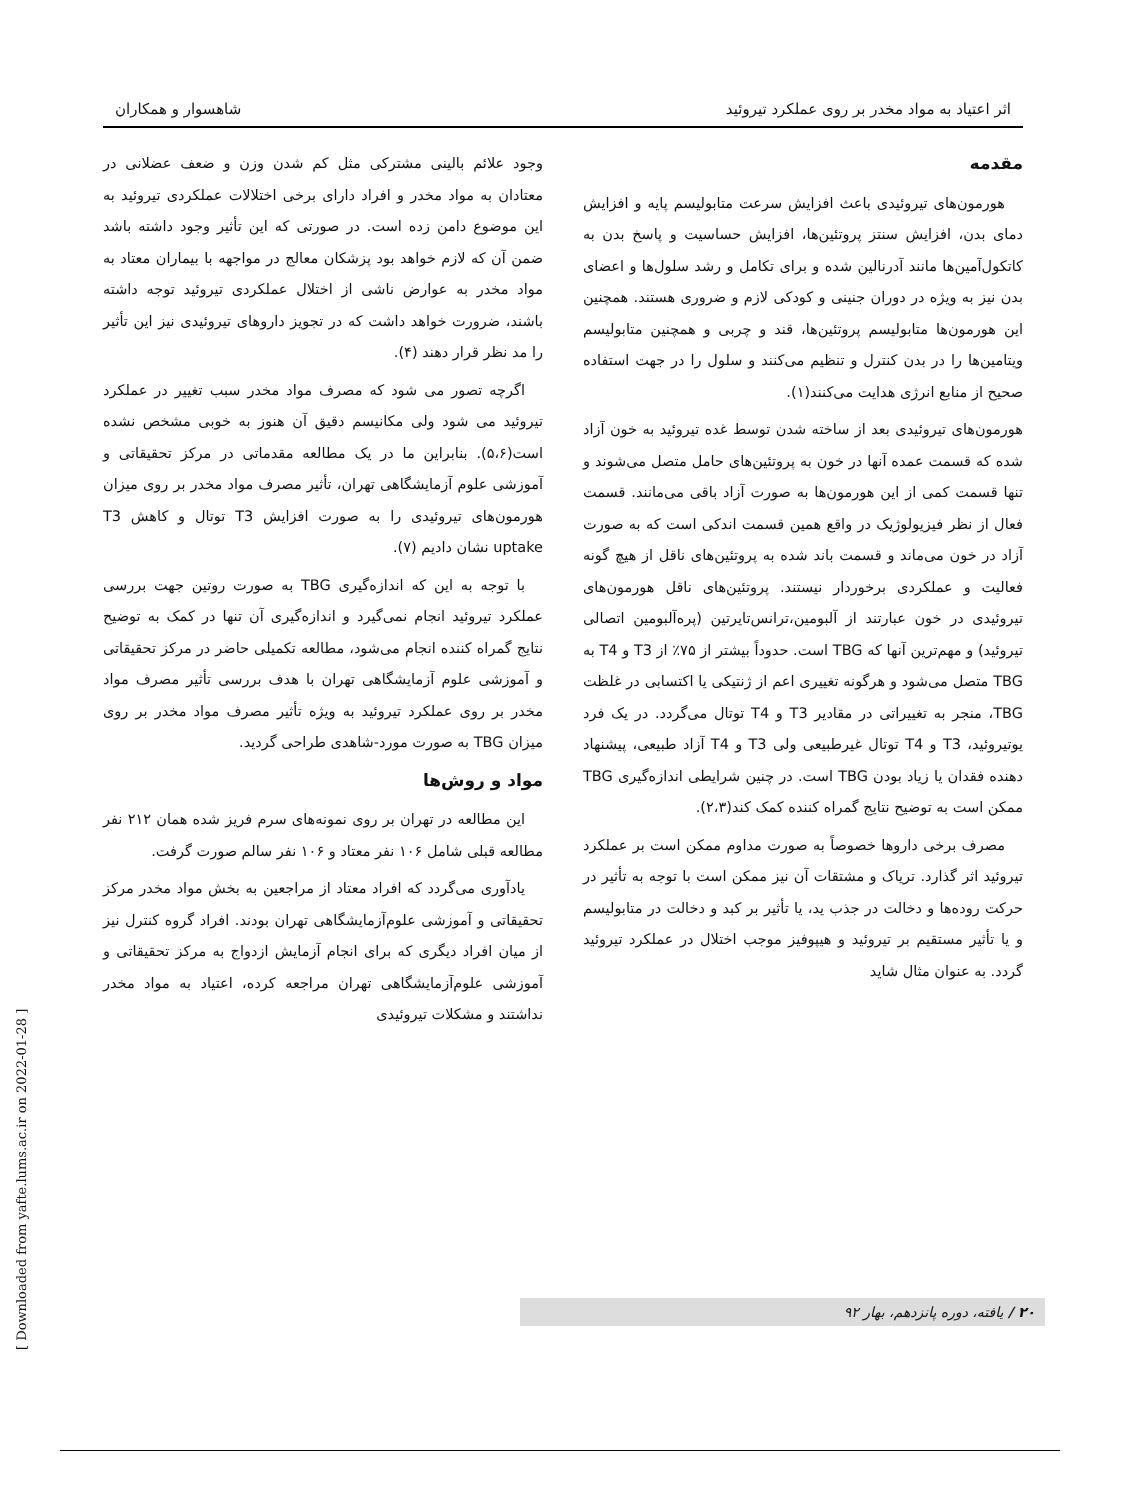اثر اعتیاد به مواد مخدر بر روی عملکرد تیروئید شاهسوار و همکاران
مقدمه
هورمون‌های تیروئیدی باعث افزایش سرعت متابولیسم پایه و افزایش دمای بدن، افزایش سنتز پروتئین‌ها، افزایش حساسیت و پاسخ بدن به کاتکول‌آمین‌ها مانند آدرنالین شده و برای تکامل و رشد سلول‌ها و اعضای بدن نیز به ویژه در دوران جنینی و کودکی لازم و ضروری هستند. همچنین این هورمون‌ها متابولیسم پروتئین‌ها، قند و چربی و همچنین متابولیسم ویتامین‌ها را در بدن کنترل و تنظیم می‌کنند و سلول را در جهت استفاده صحیح از منابع انرژی هدایت می‌کنند(۱).
هورمون‌های تیروئیدی بعد از ساخته شدن توسط غده تیروئید به خون آزاد شده که قسمت عمده آنها در خون به پروتئین‌های حامل متصل می‌شوند و تنها قسمت کمی از این هورمون‌ها به صورت آزاد باقی می‌مانند. قسمت فعال از نظر فیزیولوژیک در واقع همین قسمت اندکی است که به صورت آزاد در خون می‌ماند و قسمت باند شده به پروتئین‌های ناقل از هیچ گونه فعالیت و عملکردی برخوردار نیستند. پروتئین‌های ناقل هورمون‌های تیروئیدی در خون عبارتند از آلبومین،ترانس‌تایرتین (پره‌آلبومین اتصالی تیروئید) و مهم‌ترین آنها که TBG است. حدوداً بیشتر از ۷۵٪ از T3 و T4 به TBG متصل می‌شود و هرگونه تغییری اعم از ژنتیکی یا اکتسابی در غلظت TBG، منجر به تغییراتی در مقادیر T3 و T4 توتال می‌گردد. در یک فرد یوتیروئید، T3 و T4 توتال غیرطبیعی ولی T3 و T4 آزاد طبیعی، پیشنهاد دهنده فقدان یا زیاد بودن TBG است. در چنین شرایطی اندازه‌گیری TBG ممکن است به توضیح نتایج گمراه کننده کمک کند(۲،۳).
مصرف برخی داروها خصوصاً به صورت مداوم ممکن است بر عملکرد تیروئید اثر گذارد. تریاک و مشتقات آن نیز ممکن است با توجه به تأثیر در حرکت روده‌ها و دخالت در جذب ید، یا تأثیر بر کبد و دخالت در متابولیسم و یا تأثیر مستقیم بر تیروئید و هیپوفیز موجب اختلال در عملکرد تیروئید گردد. به عنوان مثال شاید
وجود علائم بالینی مشترکی مثل کم شدن وزن و ضعف عضلانی در معتادان به مواد مخدر و افراد دارای برخی اختلالات عملکردی تیروئید به این موضوع دامن زده است. در صورتی که این تأثیر وجود داشته باشد ضمن آن که لازم خواهد بود پزشکان معالج در مواجهه با بیماران معتاد به مواد مخدر به عوارض ناشی از اختلال عملکردی تیروئید توجه داشته باشند، ضرورت خواهد داشت که در تجویز داروهای تیروئیدی نیز این تأثیر را مد نظر قرار دهند (۴).
اگرچه تصور می شود که مصرف مواد مخدر سبب تغییر در عملکرد تیروئید می شود ولی مکانیسم دقیق آن هنوز به خوبی مشخص نشده است(۵،۶). بنابراین ما در یک مطالعه مقدماتی در مرکز تحقیقاتی و آموزشی علوم آزمایشگاهی تهران، تأثیر مصرف مواد مخدر بر روی میزان هورمون‌های تیروئیدی را به صورت افزایش T3 توتال و کاهش T3 uptake نشان دادیم (۷).
با توجه به این که اندازه‌گیری TBG به صورت روتین جهت بررسی عملکرد تیروئید انجام نمی‌گیرد و اندازه‌گیری آن تنها در کمک به توضیح نتایج گمراه کننده انجام می‌شود، مطالعه تکمیلی حاضر در مرکز تحقیقاتی و آموزشی علوم آزمایشگاهی تهران با هدف بررسی تأثیر مصرف مواد مخدر بر روی عملکرد تیروئید به ویژه تأثیر مصرف مواد مخدر بر روی میزان TBG به صورت مورد-شاهدی طراحی گردید.
مواد و روش‌ها
این مطالعه در تهران بر روی نمونه‌های سرم فریز شده همان ۲۱۲ نفر مطالعه قبلی شامل ۱۰۶ نفر معتاد و ۱۰۶ نفر سالم صورت گرفت.
یادآوری می‌گردد که افراد معتاد از مراجعین به بخش مواد مخدر مرکز تحقیقاتی و آموزشی علوم‌آزمایشگاهی تهران بودند. افراد گروه کنترل نیز از میان افراد دیگری که برای انجام آزمایش ازدواج به مرکز تحقیقاتی و آموزشی علوم‌آزمایشگاهی تهران مراجعه کرده، اعتیاد به مواد مخدر نداشتند و مشکلات تیروئیدی
۲۰ / یافته، دوره پانزدهم، بهار ۹۲
[ Downloaded from yafte.lums.ac.ir on 2022-01-28 ]